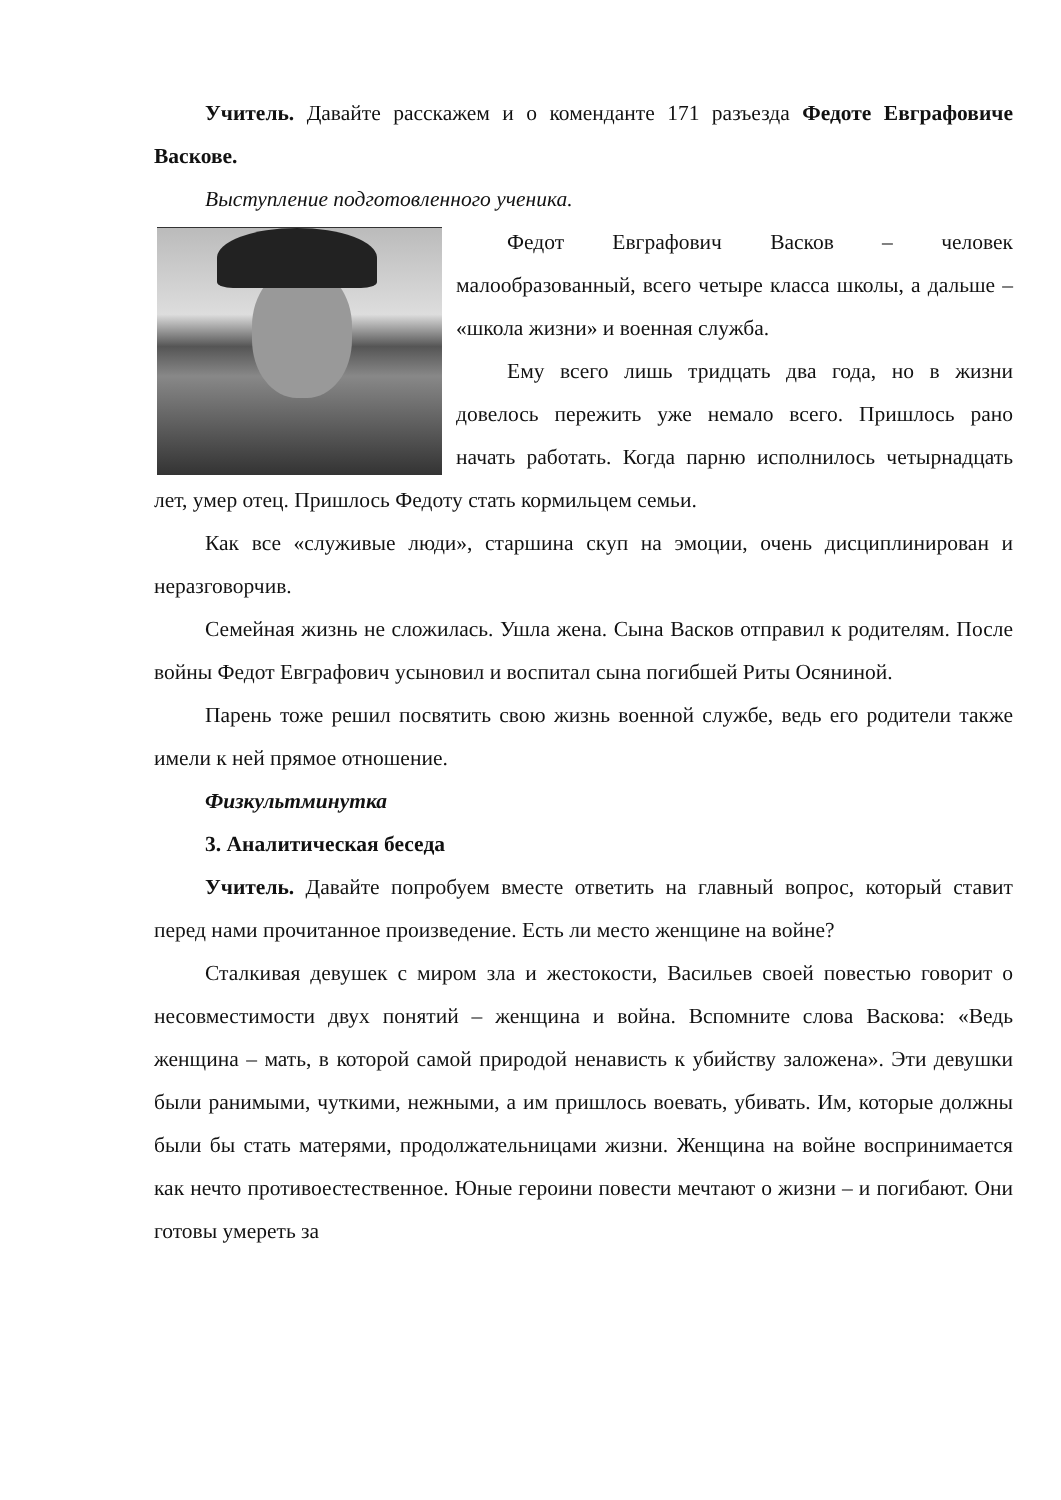Учитель. Давайте расскажем и о коменданте 171 разъезда Федоте Евграфовиче Васкове.
Выступление подготовленного ученика.
Федот Евграфович Васков – человек малообразованный, всего четыре класса школы, а дальше – «школа жизни» и военная служба.
Ему всего лишь тридцать два года, но в жизни довелось пережить уже немало всего. Пришлось рано начать работать. Когда парню исполнилось четырнадцать лет, умер отец. Пришлось Федоту стать кормильцем семьи.
Как все «служивые люди», старшина скуп на эмоции, очень дисциплинирован и неразговорчив.
Семейная жизнь не сложилась. Ушла жена. Сына Васков отправил к родителям. После войны Федот Евграфович усыновил и воспитал сына погибшей Риты Осяниной.
Парень тоже решил посвятить свою жизнь военной службе, ведь его родители также имели к ней прямое отношение.
Физкультминутка
3. Аналитическая беседа
Учитель. Давайте попробуем вместе ответить на главный вопрос, который ставит перед нами прочитанное произведение. Есть ли место женщине на войне?
Сталкивая девушек с миром зла и жестокости, Васильев своей повестью говорит о несовместимости двух понятий – женщина и война. Вспомните слова Васкова: «Ведь женщина – мать, в которой самой природой ненависть к убийству заложена». Эти девушки были ранимыми, чуткими, нежными, а им пришлось воевать, убивать. Им, которые должны были бы стать матерями, продолжательницами жизни. Женщина на войне воспринимается как нечто противоестественное. Юные героини повести мечтают о жизни – и погибают. Они готовы умереть за